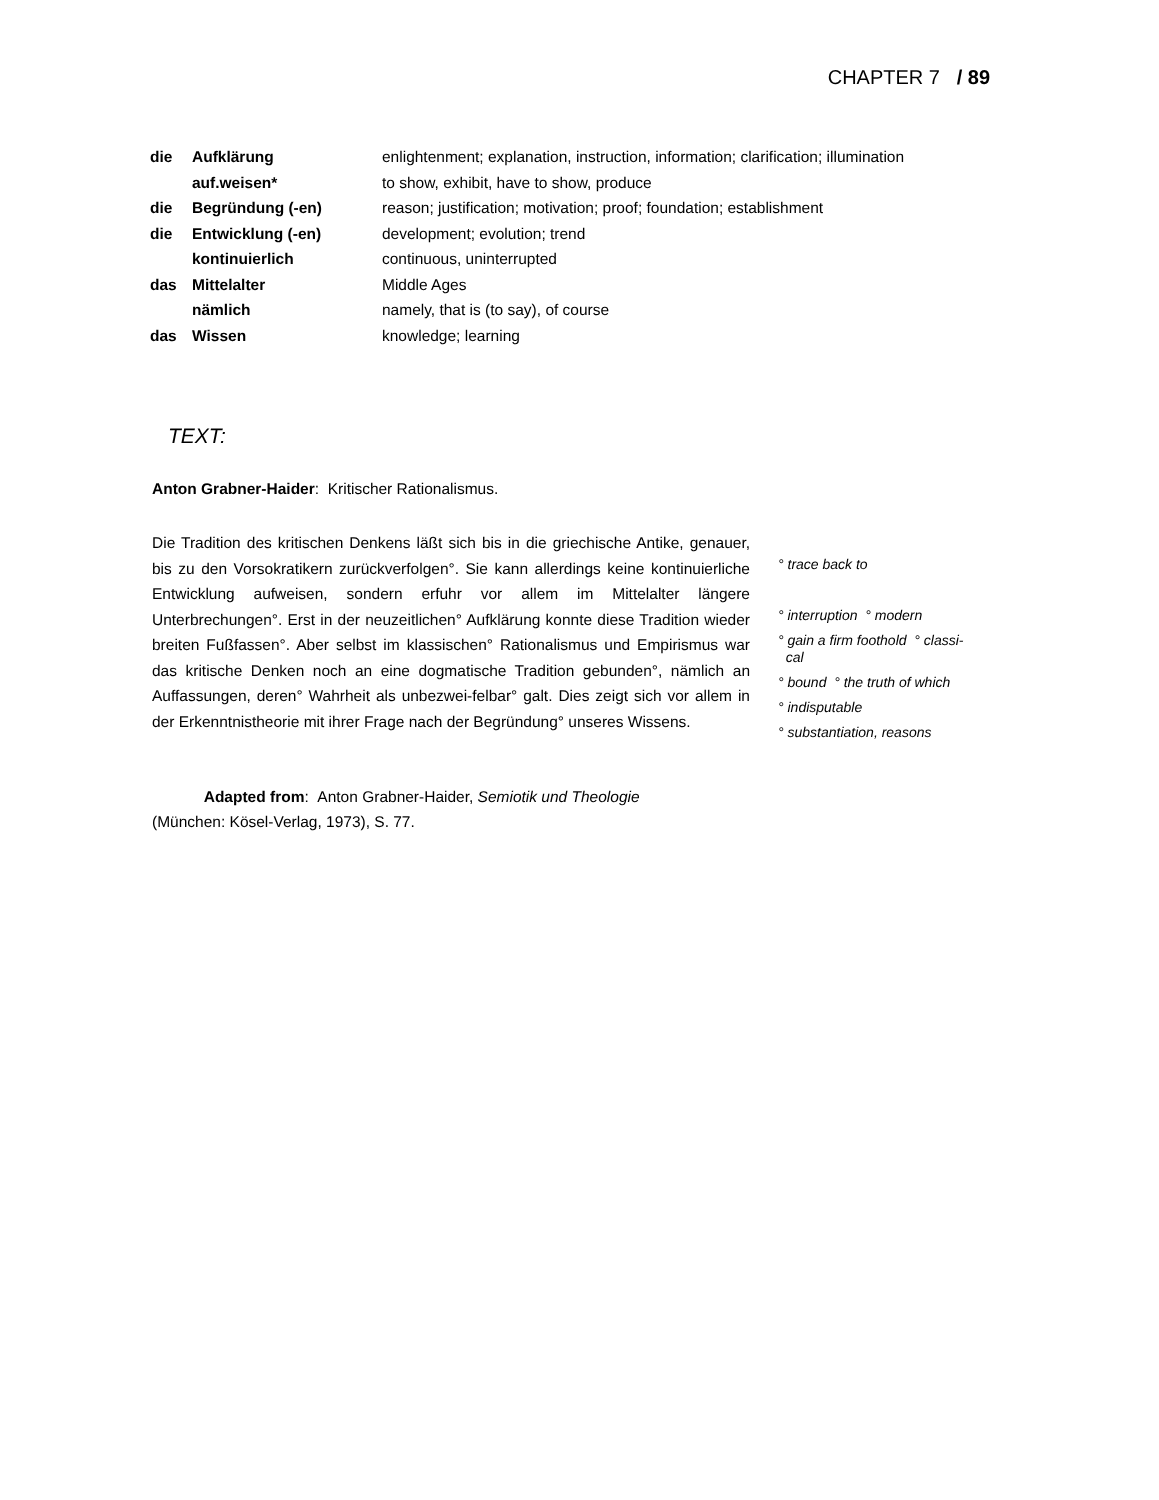CHAPTER 7 / 89
| die | Aufklärung | enlightenment; explanation, instruction, information; clarification; illumination |
| | auf.weisen* | to show, exhibit, have to show, produce |
| die | Begründung (-en) | reason; justification; motivation; proof; foundation; establishment |
| die | Entwicklung (-en) | development; evolution; trend |
| | kontinuierlich | continuous, uninterrupted |
| das | Mittelalter | Middle Ages |
| | nämlich | namely, that is (to say), of course |
| das | Wissen | knowledge; learning |
TEXT:
Anton Grabner-Haider: Kritischer Rationalismus.
Die Tradition des kritischen Denkens läßt sich bis in die griechische Antike, genauer, bis zu den Vorsokratikern zurückverfolgen°. Sie kann allerdings keine kontinuierliche Entwicklung aufweisen, sondern erfuhr vor allem im Mittelalter längere Unterbrechungen°. Erst in der neuzeitlichen° Aufklärung konnte diese Tradition wieder breiten Fußfassen°. Aber selbst im klassischen° Rationalismus und Empirismus war das kritische Denken noch an eine dogmatische Tradition gebunden°, nämlich an Auffassungen, deren° Wahrheit als unbezwei-felbar° galt. Dies zeigt sich vor allem in der Erkenntnistheorie mit ihrer Frage nach der Begründung° unseres Wissens.
° trace back to
° interruption ° modern
° gain a firm foothold ° classi-
cal
° bound ° the truth of which
° indisputable
° substantiation, reasons
Adapted from: Anton Grabner-Haider, Semiotik und Theologie
(München: Kösel-Verlag, 1973), S. 77.